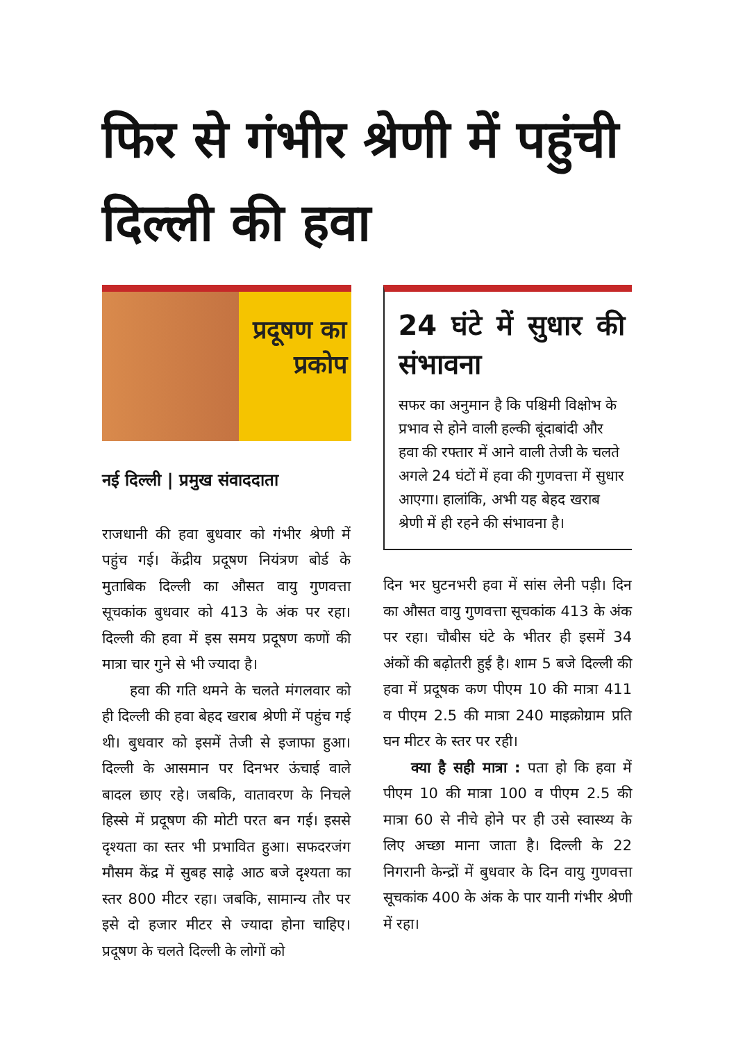फिर से गंभीर श्रेणी में पहुंची दिल्ली की हवा
प्रदूषण का
प्रकोप
नई दिल्ली | प्रमुख संवाददाता
राजधानी की हवा बुधवार को गंभीर श्रेणी में पहुंच गई। केंद्रीय प्रदूषण नियंत्रण बोर्ड के मुताबिक दिल्ली का औसत वायु गुणवत्ता सूचकांक बुधवार को 413 के अंक पर रहा। दिल्ली की हवा में इस समय प्रदूषण कणों की मात्रा चार गुने से भी ज्यादा है।
हवा की गति थमने के चलते मंगलवार को ही दिल्ली की हवा बेहद खराब श्रेणी में पहुंच गई थी। बुधवार को इसमें तेजी से इजाफा हुआ। दिल्ली के आसमान पर दिनभर ऊंचाई वाले बादल छाए रहे। जबकि, वातावरण के निचले हिस्से में प्रदूषण की मोटी परत बन गई। इससे दृश्यता का स्तर भी प्रभावित हुआ। सफदरजंग मौसम केंद्र में सुबह साढ़े आठ बजे दृश्यता का स्तर 800 मीटर रहा। जबकि, सामान्य तौर पर इसे दो हजार मीटर से ज्यादा होना चाहिए। प्रदूषण के चलते दिल्ली के लोगों को
24 घंटे में सुधार की संभावना
सफर का अनुमान है कि पश्चिमी विक्षोभ के प्रभाव से होने वाली हल्की बूंदाबांदी और हवा की रफ्तार में आने वाली तेजी के चलते अगले 24 घंटों में हवा की गुणवत्ता में सुधार आएगा। हालांकि, अभी यह बेहद खराब श्रेणी में ही रहने की संभावना है।
दिन भर घुटनभरी हवा में सांस लेनी पड़ी। दिन का औसत वायु गुणवत्ता सूचकांक 413 के अंक पर रहा। चौबीस घंटे के भीतर ही इसमें 34 अंकों की बढ़ोतरी हुई है। शाम 5 बजे दिल्ली की हवा में प्रदूषक कण पीएम 10 की मात्रा 411 व पीएम 2.5 की मात्रा 240 माइक्रोग्राम प्रति घन मीटर के स्तर पर रही।
क्या है सही मात्रा : पता हो कि हवा में पीएम 10 की मात्रा 100 व पीएम 2.5 की मात्रा 60 से नीचे होने पर ही उसे स्वास्थ्य के लिए अच्छा माना जाता है। दिल्ली के 22 निगरानी केन्द्रों में बुधवार के दिन वायु गुणवत्ता सूचकांक 400 के अंक के पार यानी गंभीर श्रेणी में रहा।